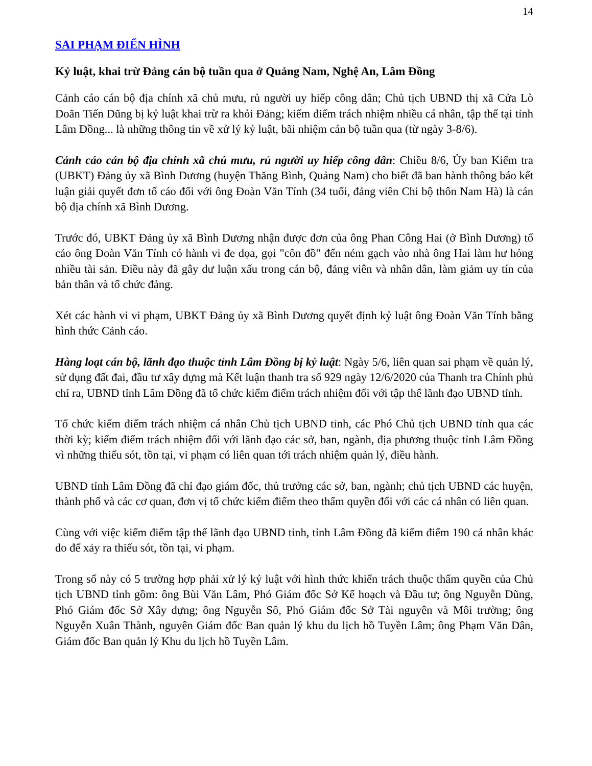14
SAI PHẠM ĐIỂN HÌNH
Kỷ luật, khai trừ Đảng cán bộ tuần qua ở Quảng Nam, Nghệ An, Lâm Đồng
Cảnh cáo cán bộ địa chính xã chủ mưu, rủ người uy hiếp công dân; Chủ tịch UBND thị xã Cửa Lò Doãn Tiến Dũng bị kỷ luật khai trừ ra khỏi Đảng; kiểm điểm trách nhiệm nhiều cá nhân, tập thể tại tỉnh Lâm Đồng... là những thông tin về xử lý kỷ luật, bãi nhiệm cán bộ tuần qua (từ ngày 3-8/6).
Cảnh cáo cán bộ địa chính xã chủ mưu, rủ người uy hiếp công dân: Chiều 8/6, Ủy ban Kiểm tra (UBKT) Đảng ủy xã Bình Dương (huyện Thăng Bình, Quảng Nam) cho biết đã ban hành thông báo kết luận giải quyết đơn tố cáo đối với ông Đoàn Văn Tính (34 tuổi, đảng viên Chi bộ thôn Nam Hà) là cán bộ địa chính xã Bình Dương.
Trước đó, UBKT Đảng ủy xã Bình Dương nhận được đơn của ông Phan Công Hai (ở Bình Dương) tố cáo ông Đoàn Văn Tính có hành vi đe dọa, gọi "côn đồ" đến ném gạch vào nhà ông Hai làm hư hỏng nhiều tài sản. Điều này đã gây dư luận xấu trong cán bộ, đảng viên và nhân dân, làm giảm uy tín của bản thân và tổ chức đảng.
Xét các hành vi vi phạm, UBKT Đảng ủy xã Bình Dương quyết định kỷ luật ông Đoàn Văn Tính bằng hình thức Cảnh cáo.
Hàng loạt cán bộ, lãnh đạo thuộc tỉnh Lâm Đồng bị kỷ luật: Ngày 5/6, liên quan sai phạm về quản lý, sử dụng đất đai, đầu tư xây dựng mà Kết luận thanh tra số 929 ngày 12/6/2020 của Thanh tra Chính phủ chỉ ra, UBND tỉnh Lâm Đồng đã tổ chức kiểm điểm trách nhiệm đối với tập thể lãnh đạo UBND tỉnh.
Tổ chức kiểm điểm trách nhiệm cá nhân Chủ tịch UBND tỉnh, các Phó Chủ tịch UBND tỉnh qua các thời kỳ; kiểm điểm trách nhiệm đối với lãnh đạo các sở, ban, ngành, địa phương thuộc tỉnh Lâm Đồng vì những thiếu sót, tồn tại, vi phạm có liên quan tới trách nhiệm quản lý, điều hành.
UBND tỉnh Lâm Đồng đã chỉ đạo giám đốc, thủ trưởng các sở, ban, ngành; chủ tịch UBND các huyện, thành phố và các cơ quan, đơn vị tổ chức kiểm điểm theo thẩm quyền đối với các cá nhân có liên quan.
Cùng với việc kiểm điểm tập thể lãnh đạo UBND tỉnh, tỉnh Lâm Đồng đã kiểm điểm 190 cá nhân khác do để xảy ra thiếu sót, tồn tại, vi phạm.
Trong số này có 5 trường hợp phải xử lý kỷ luật với hình thức khiển trách thuộc thẩm quyền của Chủ tịch UBND tỉnh gồm: ông Bùi Văn Lâm, Phó Giám đốc Sở Kế hoạch và Đầu tư; ông Nguyễn Dũng, Phó Giám đốc Sở Xây dựng; ông Nguyễn Sô, Phó Giám đốc Sở Tài nguyên và Môi trường; ông Nguyễn Xuân Thành, nguyên Giám đốc Ban quản lý khu du lịch hồ Tuyền Lâm; ông Phạm Văn Dân, Giám đốc Ban quản lý Khu du lịch hồ Tuyền Lâm.